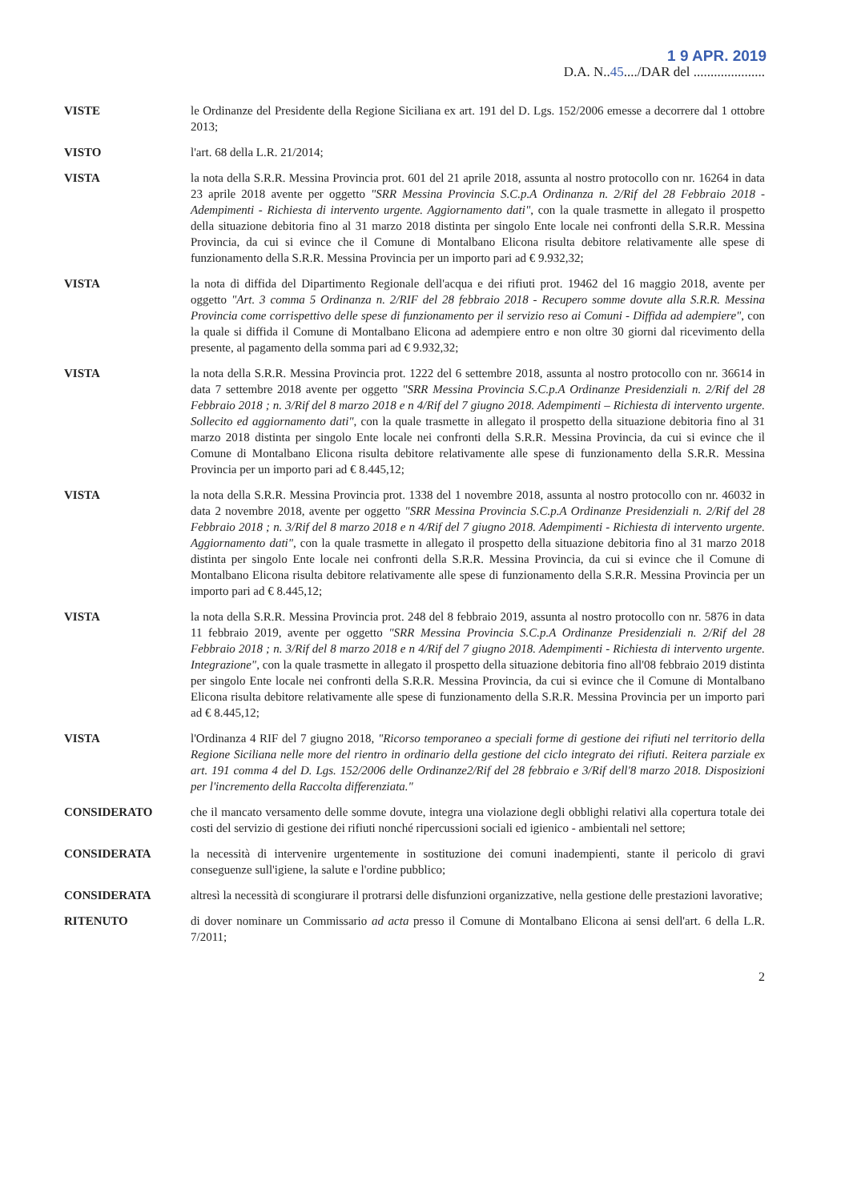1 9 APR. 2019
D.A. N..45..../DAR del .....................
VISTE le Ordinanze del Presidente della Regione Siciliana ex art. 191 del D. Lgs. 152/2006 emesse a decorrere dal 1 ottobre 2013;
VISTO l'art. 68 della L.R. 21/2014;
VISTA la nota della S.R.R. Messina Provincia prot. 601 del 21 aprile 2018, assunta al nostro protocollo con nr. 16264 in data 23 aprile 2018 avente per oggetto "SRR Messina Provincia S.C.p.A Ordinanza n. 2/Rif del 28 Febbraio 2018 - Adempimenti - Richiesta di intervento urgente. Aggiornamento dati", con la quale trasmette in allegato il prospetto della situazione debitoria fino al 31 marzo 2018 distinta per singolo Ente locale nei confronti della S.R.R. Messina Provincia, da cui si evince che il Comune di Montalbano Elicona risulta debitore relativamente alle spese di funzionamento della S.R.R. Messina Provincia per un importo pari ad € 9.932,32;
VISTA la nota di diffida del Dipartimento Regionale dell'acqua e dei rifiuti prot. 19462 del 16 maggio 2018, avente per oggetto "Art. 3 comma 5 Ordinanza n. 2/RIF del 28 febbraio 2018 - Recupero somme dovute alla S.R.R. Messina Provincia come corrispettivo delle spese di funzionamento per il servizio reso ai Comuni - Diffida ad adempiere", con la quale si diffida il Comune di Montalbano Elicona ad adempiere entro e non oltre 30 giorni dal ricevimento della presente, al pagamento della somma pari ad € 9.932,32;
VISTA la nota della S.R.R. Messina Provincia prot. 1222 del 6 settembre 2018, assunta al nostro protocollo con nr. 36614 in data 7 settembre 2018 avente per oggetto "SRR Messina Provincia S.C.p.A Ordinanze Presidenziali n. 2/Rif del 28 Febbraio 2018 ; n. 3/Rif del 8 marzo 2018 e n 4/Rif del 7 giugno 2018. Adempimenti – Richiesta di intervento urgente. Sollecito ed aggiornamento dati", con la quale trasmette in allegato il prospetto della situazione debitoria fino al 31 marzo 2018 distinta per singolo Ente locale nei confronti della S.R.R. Messina Provincia, da cui si evince che il Comune di Montalbano Elicona risulta debitore relativamente alle spese di funzionamento della S.R.R. Messina Provincia per un importo pari ad € 8.445,12;
VISTA la nota della S.R.R. Messina Provincia prot. 1338 del 1 novembre 2018, assunta al nostro protocollo con nr. 46032 in data 2 novembre 2018, avente per oggetto "SRR Messina Provincia S.C.p.A Ordinanze Presidenziali n. 2/Rif del 28 Febbraio 2018 ; n. 3/Rif del 8 marzo 2018 e n 4/Rif del 7 giugno 2018. Adempimenti - Richiesta di intervento urgente. Aggiornamento dati", con la quale trasmette in allegato il prospetto della situazione debitoria fino al 31 marzo 2018 distinta per singolo Ente locale nei confronti della S.R.R. Messina Provincia, da cui si evince che il Comune di Montalbano Elicona risulta debitore relativamente alle spese di funzionamento della S.R.R. Messina Provincia per un importo pari ad € 8.445,12;
VISTA la nota della S.R.R. Messina Provincia prot. 248 del 8 febbraio 2019, assunta al nostro protocollo con nr. 5876 in data 11 febbraio 2019, avente per oggetto "SRR Messina Provincia S.C.p.A Ordinanze Presidenziali n. 2/Rif del 28 Febbraio 2018 ; n. 3/Rif del 8 marzo 2018 e n 4/Rif del 7 giugno 2018. Adempimenti - Richiesta di intervento urgente. Integrazione", con la quale trasmette in allegato il prospetto della situazione debitoria fino all'08 febbraio 2019 distinta per singolo Ente locale nei confronti della S.R.R. Messina Provincia, da cui si evince che il Comune di Montalbano Elicona risulta debitore relativamente alle spese di funzionamento della S.R.R. Messina Provincia per un importo pari ad € 8.445,12;
VISTA l'Ordinanza 4 RIF del 7 giugno 2018, "Ricorso temporaneo a speciali forme di gestione dei rifiuti nel territorio della Regione Siciliana nelle more del rientro in ordinario della gestione del ciclo integrato dei rifiuti. Reitera parziale ex art. 191 comma 4 del D. Lgs. 152/2006 delle Ordinanze2/Rif del 28 febbraio e 3/Rif dell'8 marzo 2018. Disposizioni per l'incremento della Raccolta differenziata."
CONSIDERATO che il mancato versamento delle somme dovute, integra una violazione degli obblighi relativi alla copertura totale dei costi del servizio di gestione dei rifiuti nonché ripercussioni sociali ed igienico - ambientali nel settore;
CONSIDERATA la necessità di intervenire urgentemente in sostituzione dei comuni inadempienti, stante il pericolo di gravi conseguenze sull'igiene, la salute e l'ordine pubblico;
CONSIDERATA altresì la necessità di scongiurare il protrarsi delle disfunzioni organizzative, nella gestione delle prestazioni lavorative;
RITENUTO di dover nominare un Commissario ad acta presso il Comune di Montalbano Elicona ai sensi dell'art. 6 della L.R. 7/2011;
2